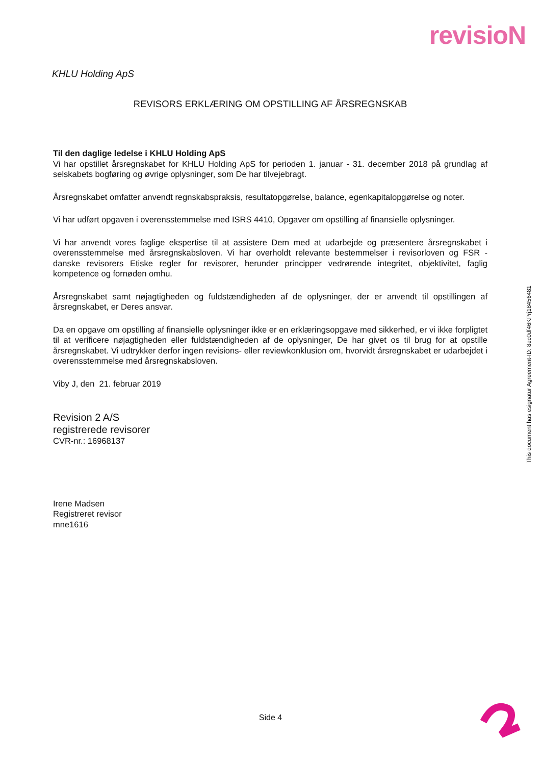revisioN
KHLU Holding ApS
REVISORS ERKLÆRING OM OPSTILLING AF ÅRSREGNSKAB
Til den daglige ledelse i KHLU Holding ApS
Vi har opstillet årsregnskabet for KHLU Holding ApS for perioden 1. januar - 31. december 2018 på grundlag af selskabets bogføring og øvrige oplysninger, som De har tilvejebragt.
Årsregnskabet omfatter anvendt regnskabspraksis, resultatopgørelse, balance, egenkapitalopgørelse og noter.
Vi har udført opgaven i overensstemmelse med ISRS 4410, Opgaver om opstilling af finansielle oplysninger.
Vi har anvendt vores faglige ekspertise til at assistere Dem med at udarbejde og præsentere årsregnskabet i overensstemmelse med årsregnskabsloven. Vi har overholdt relevante bestemmelser i revisorloven og FSR - danske revisorers Etiske regler for revisorer, herunder principper vedrørende integritet, objektivitet, faglig kompetence og fornøden omhu.
Årsregnskabet samt nøjagtigheden og fuldstændigheden af de oplysninger, der er anvendt til opstillingen af årsregnskabet, er Deres ansvar.
Da en opgave om opstilling af finansielle oplysninger ikke er en erklæringsopgave med sikkerhed, er vi ikke forpligtet til at verificere nøjagtigheden eller fuldstændigheden af de oplysninger, De har givet os til brug for at opstille årsregnskabet. Vi udtrykker derfor ingen revisions- eller reviewkonklusion om, hvorvidt årsregnskabet er udarbejdet i overensstemmelse med årsregnskabsloven.
Viby J, den 21. februar 2019
Revision 2 A/S
registrerede revisorer
CVR-nr.: 16968137
Irene Madsen
Registreret revisor
mne1616
This document has esignatur Agreement-ID: 8ec0df46KPrj18456481
Side 4